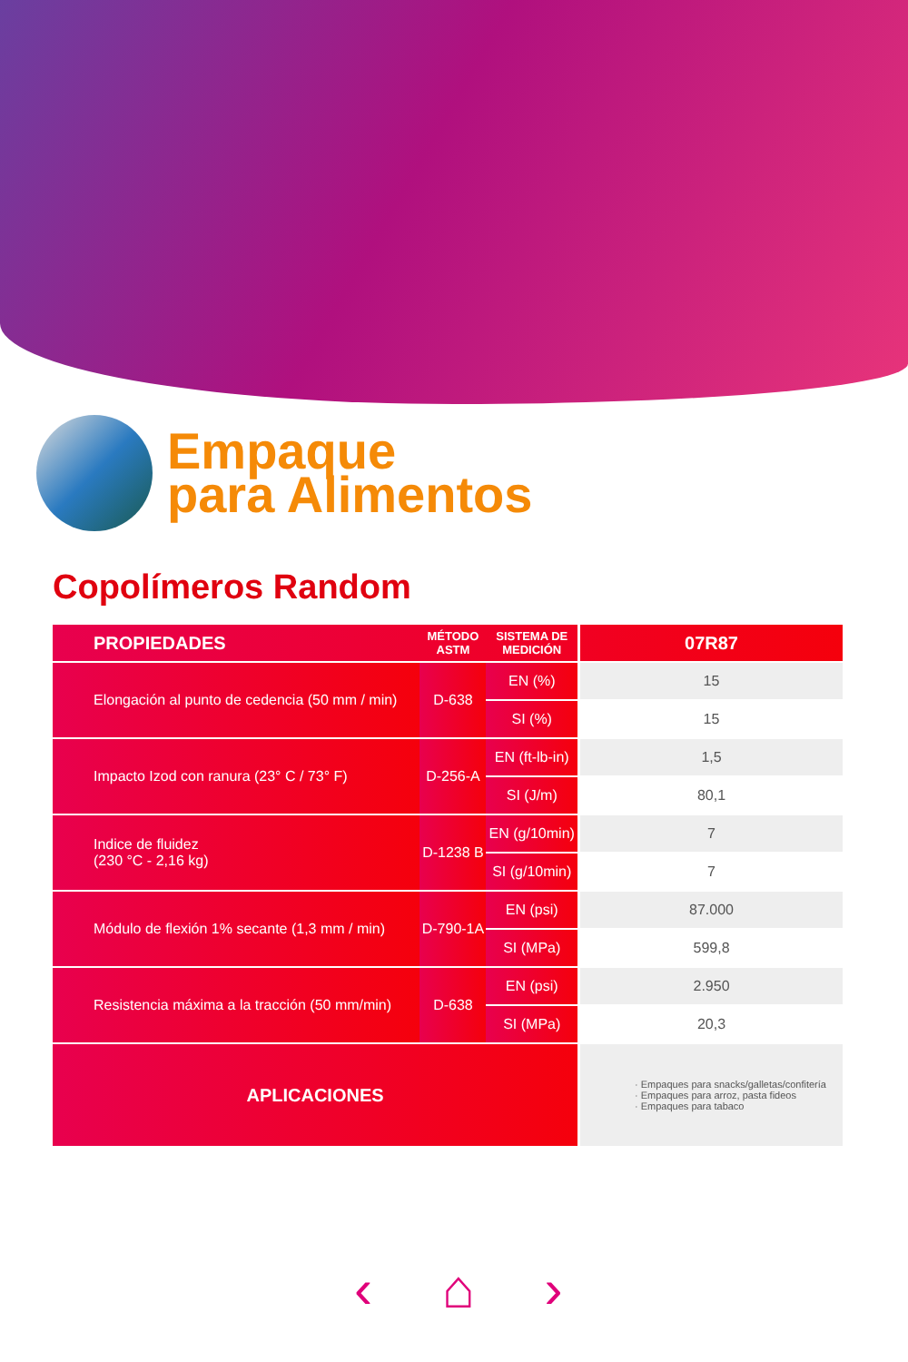Empaque
para Alimentos
Copolímeros Random
| PROPIEDADES | MÉTODO ASTM | SISTEMA DE MEDICIÓN | 07R87 |
| --- | --- | --- | --- |
| Elongación al punto de cedencia (50 mm / min) | D-638 | EN (%) | 15 |
| | | SI (%) | 15 |
| Impacto Izod con ranura (23° C / 73° F) | D-256-A | EN (ft-lb-in) | 1,5 |
| | | SI (J/m) | 80,1 |
| Indice de fluidez (230 °C - 2,16 kg) | D-1238 B | EN (g/10min) | 7 |
| | | SI (g/10min) | 7 |
| Módulo de flexión 1% secante (1,3 mm / min) | D-790-1A | EN (psi) | 87.000 |
| | | SI (MPa) | 599,8 |
| Resistencia máxima a la tracción (50 mm/min) | D-638 | EN (psi) | 2.950 |
| | | SI (MPa) | 20,3 |
| APLICACIONES | | | · Empaques para snacks/galletas/confitería · Empaques para arroz, pasta fideos · Empaques para tabaco |
‹ ⌂ ›